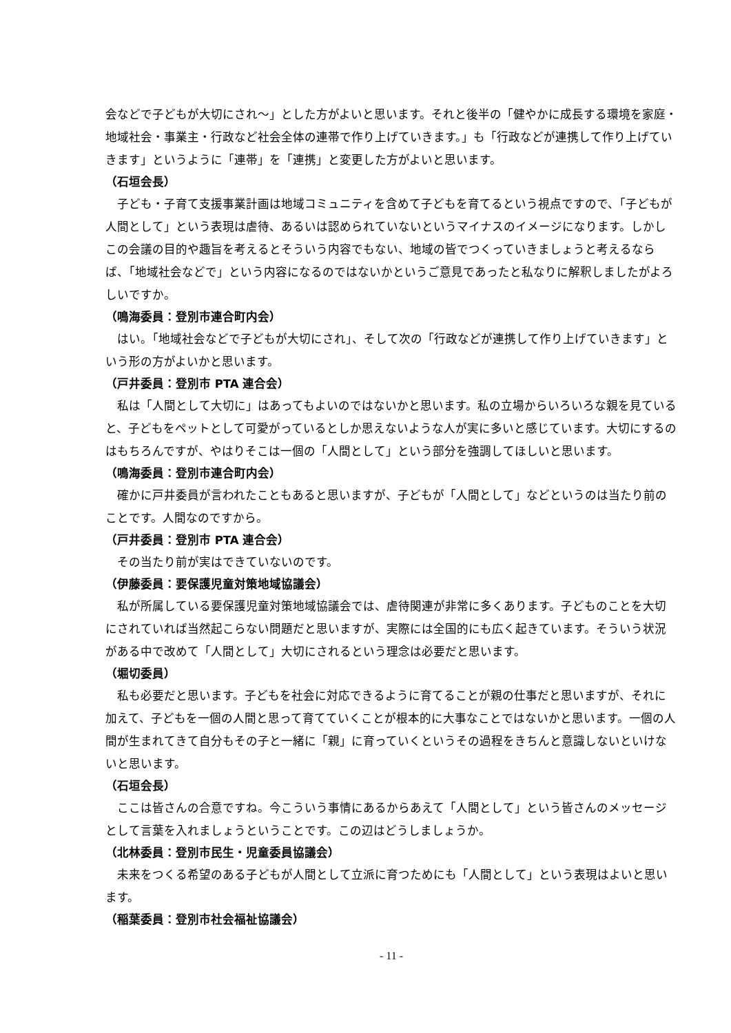会などで子どもが大切にされ〜」とした方がよいと思います。それと後半の「健やかに成長する環境を家庭・地域社会・事業主・行政など社会全体の連帯で作り上げていきます。」も「行政などが連携して作り上げていきます」というように「連帯」を「連携」と変更した方がよいと思います。
（石垣会長）
子ども・子育て支援事業計画は地域コミュニティを含めて子どもを育てるという視点ですので、「子どもが人間として」という表現は虐待、あるいは認められていないというマイナスのイメージになります。しかしこの会議の目的や趣旨を考えるとそういう内容でもない、地域の皆でつくっていきましょうと考えるならば、「地域社会などで」という内容になるのではないかというご意見であったと私なりに解釈しましたがよろしいですか。
（鳴海委員：登別市連合町内会）
はい。「地域社会などで子どもが大切にされ」、そして次の「行政などが連携して作り上げていきます」という形の方がよいかと思います。
（戸井委員：登別市 PTA 連合会）
私は「人間として大切に」はあってもよいのではないかと思います。私の立場からいろいろな親を見ていると、子どもをペットとして可愛がっているとしか思えないような人が実に多いと感じています。大切にするのはもちろんですが、やはりそこは一個の「人間として」という部分を強調してほしいと思います。
（鳴海委員：登別市連合町内会）
確かに戸井委員が言われたこともあると思いますが、子どもが「人間として」などというのは当たり前のことです。人間なのですから。
（戸井委員：登別市 PTA 連合会）
その当たり前が実はできていないのです。
（伊藤委員：要保護児童対策地域協議会）
私が所属している要保護児童対策地域協議会では、虐待関連が非常に多くあります。子どものことを大切にされていれば当然起こらない問題だと思いますが、実際には全国的にも広く起きています。そういう状況がある中で改めて「人間として」大切にされるという理念は必要だと思います。
（堀切委員）
私も必要だと思います。子どもを社会に対応できるように育てることが親の仕事だと思いますが、それに加えて、子どもを一個の人間と思って育てていくことが根本的に大事なことではないかと思います。一個の人間が生まれてきて自分もその子と一緒に「親」に育っていくというその過程をきちんと意識しないといけないと思います。
（石垣会長）
ここは皆さんの合意ですね。今こういう事情にあるからあえて「人間として」という皆さんのメッセージとして言葉を入れましょうということです。この辺はどうしましょうか。
（北林委員：登別市民生・児童委員協議会）
未来をつくる希望のある子どもが人間として立派に育つためにも「人間として」という表現はよいと思います。
（稲葉委員：登別市社会福祉協議会）
- 11 -